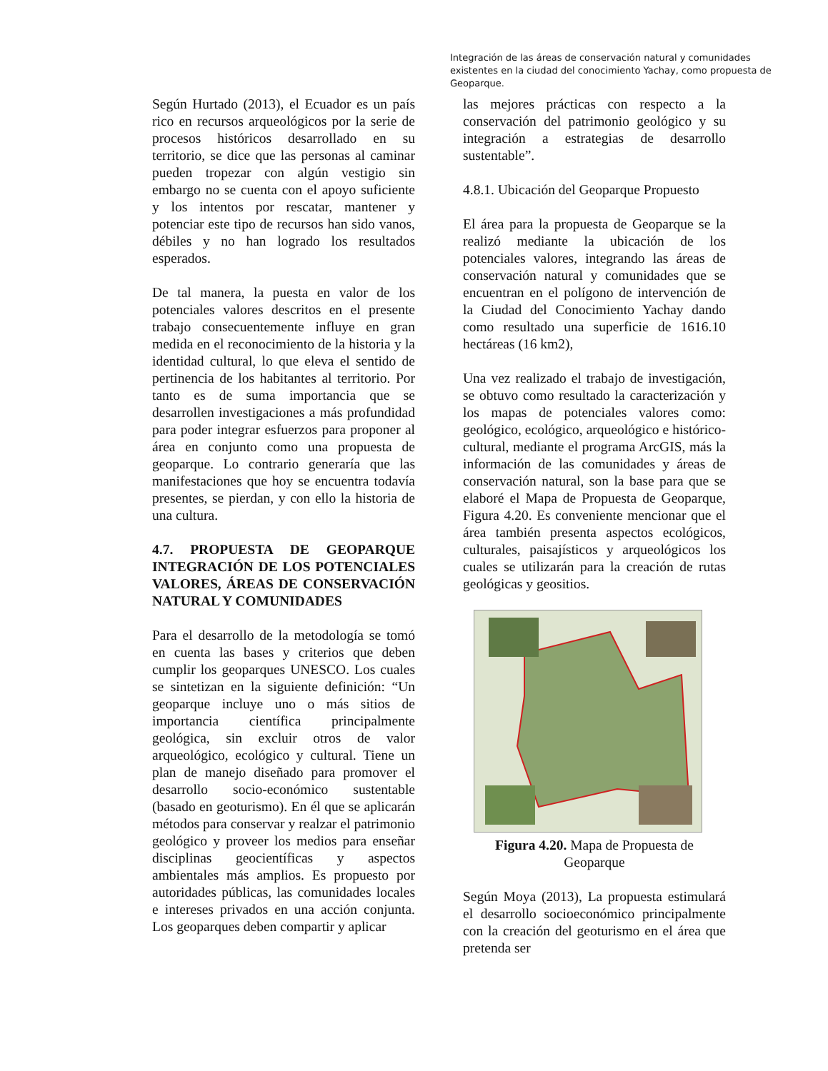Integración de las áreas de conservación natural y comunidades existentes en la ciudad del conocimiento Yachay, como propuesta de Geoparque.
Según Hurtado (2013), el Ecuador es un país rico en recursos arqueológicos por la serie de procesos históricos desarrollado en su territorio, se dice que las personas al caminar pueden tropezar con algún vestigio sin embargo no se cuenta con el apoyo suficiente y los intentos por rescatar, mantener y potenciar este tipo de recursos han sido vanos, débiles y no han logrado los resultados esperados.
De tal manera, la puesta en valor de los potenciales valores descritos en el presente trabajo consecuentemente influye en gran medida en el reconocimiento de la historia y la identidad cultural, lo que eleva el sentido de pertinencia de los habitantes al territorio. Por tanto es de suma importancia que se desarrollen investigaciones a más profundidad para poder integrar esfuerzos para proponer al área en conjunto como una propuesta de geoparque. Lo contrario generaría que las manifestaciones que hoy se encuentra todavía presentes, se pierdan, y con ello la historia de una cultura.
4.7. PROPUESTA DE GEOPARQUE INTEGRACIÓN DE LOS POTENCIALES VALORES, ÁREAS DE CONSERVACIÓN NATURAL Y COMUNIDADES
Para el desarrollo de la metodología se tomó en cuenta las bases y criterios que deben cumplir los geoparques UNESCO. Los cuales se sintetizan en la siguiente definición: “Un geoparque incluye uno o más sitios de importancia científica principalmente geológica, sin excluir otros de valor arqueológico, ecológico y cultural. Tiene un plan de manejo diseñado para promover el desarrollo socio-económico sustentable (basado en geoturismo). En él que se aplicarán métodos para conservar y realzar el patrimonio geológico y proveer los medios para enseñar disciplinas geocientíficas y aspectos ambientales más amplios. Es propuesto por autoridades públicas, las comunidades locales e intereses privados en una acción conjunta. Los geoparques deben compartir y aplicar
las mejores prácticas con respecto a la conservación del patrimonio geológico y su integración a estrategias de desarrollo sustentable”.
4.8.1. Ubicación del Geoparque Propuesto
El área para la propuesta de Geoparque se la realizó mediante la ubicación de los potenciales valores, integrando las áreas de conservación natural y comunidades que se encuentran en el polígono de intervención de la Ciudad del Conocimiento Yachay dando como resultado una superficie de 1616.10 hectáreas (16 km2),
Una vez realizado el trabajo de investigación, se obtuvo como resultado la caracterización y los mapas de potenciales valores como: geológico, ecológico, arqueológico e histórico-cultural, mediante el programa ArcGIS, más la información de las comunidades y áreas de conservación natural, son la base para que se elaboré el Mapa de Propuesta de Geoparque, Figura 4.20. Es conveniente mencionar que el área también presenta aspectos ecológicos, culturales, paisajísticos y arqueológicos los cuales se utilizarán para la creación de rutas geológicas y geositios.
Figura 4.20. Mapa de Propuesta de Geoparque
Según Moya (2013), La propuesta estimulará el desarrollo socioeconómico principalmente con la creación del geoturismo en el área que pretenda ser